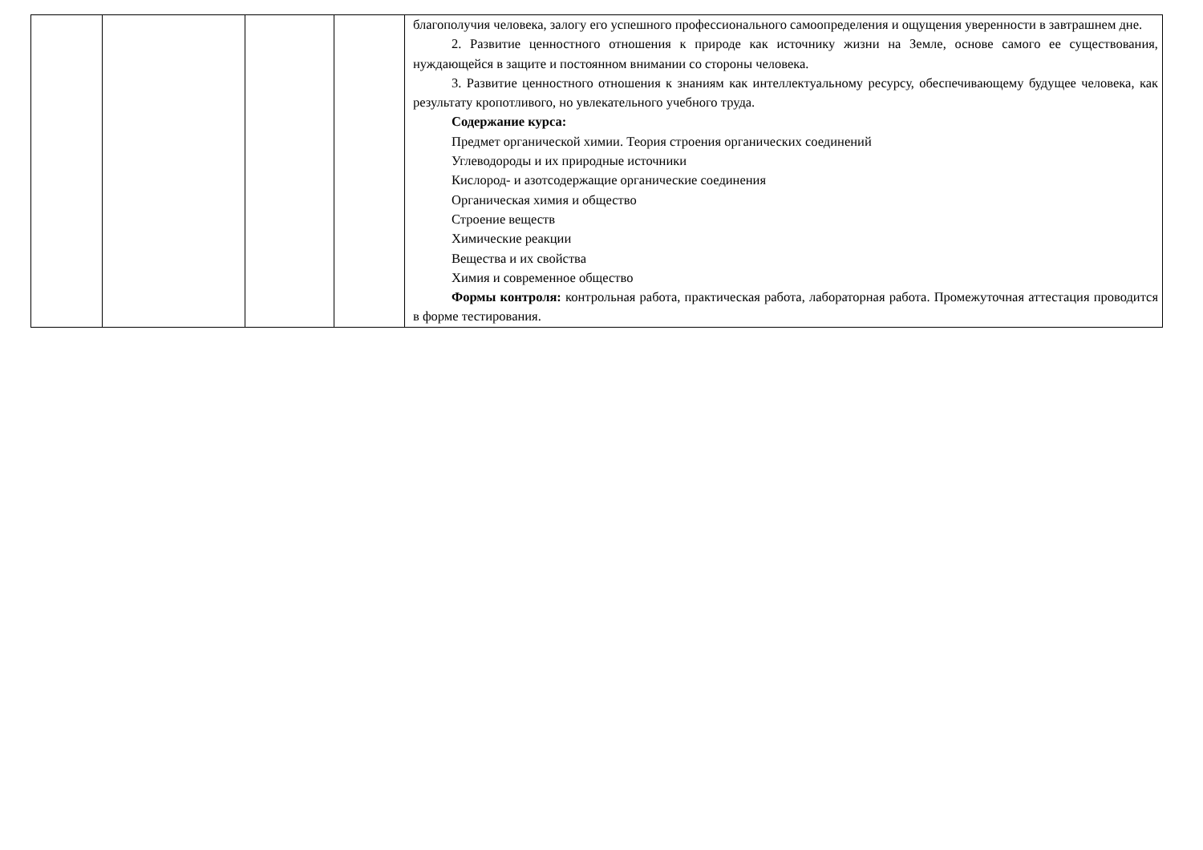| | | | | благополучия человека, залогу его успешного профессионального самоопределения и ощущения уверенности в завтрашнем дне. 2. Развитие ценностного отношения к природе как источнику жизни на Земле, основе самого ее существования, нуждающейся в защите и постоянном внимании со стороны человека. 3. Развитие ценностного отношения к знаниям как интеллектуальному ресурсу, обеспечивающему будущее человека, как результату кропотливого, но увлекательного учебного труда. Содержание курса: Предмет органической химии. Теория строения органических соединений Углеводороды и их природные источники Кислород- и азотсодержащие органические соединения Органическая химия и общество Строение веществ Химические реакции Вещества и их свойства Химия и современное общество Формы контроля: контрольная работа, практическая работа, лабораторная работа. Промежуточная аттестация проводится в форме тестирования. |